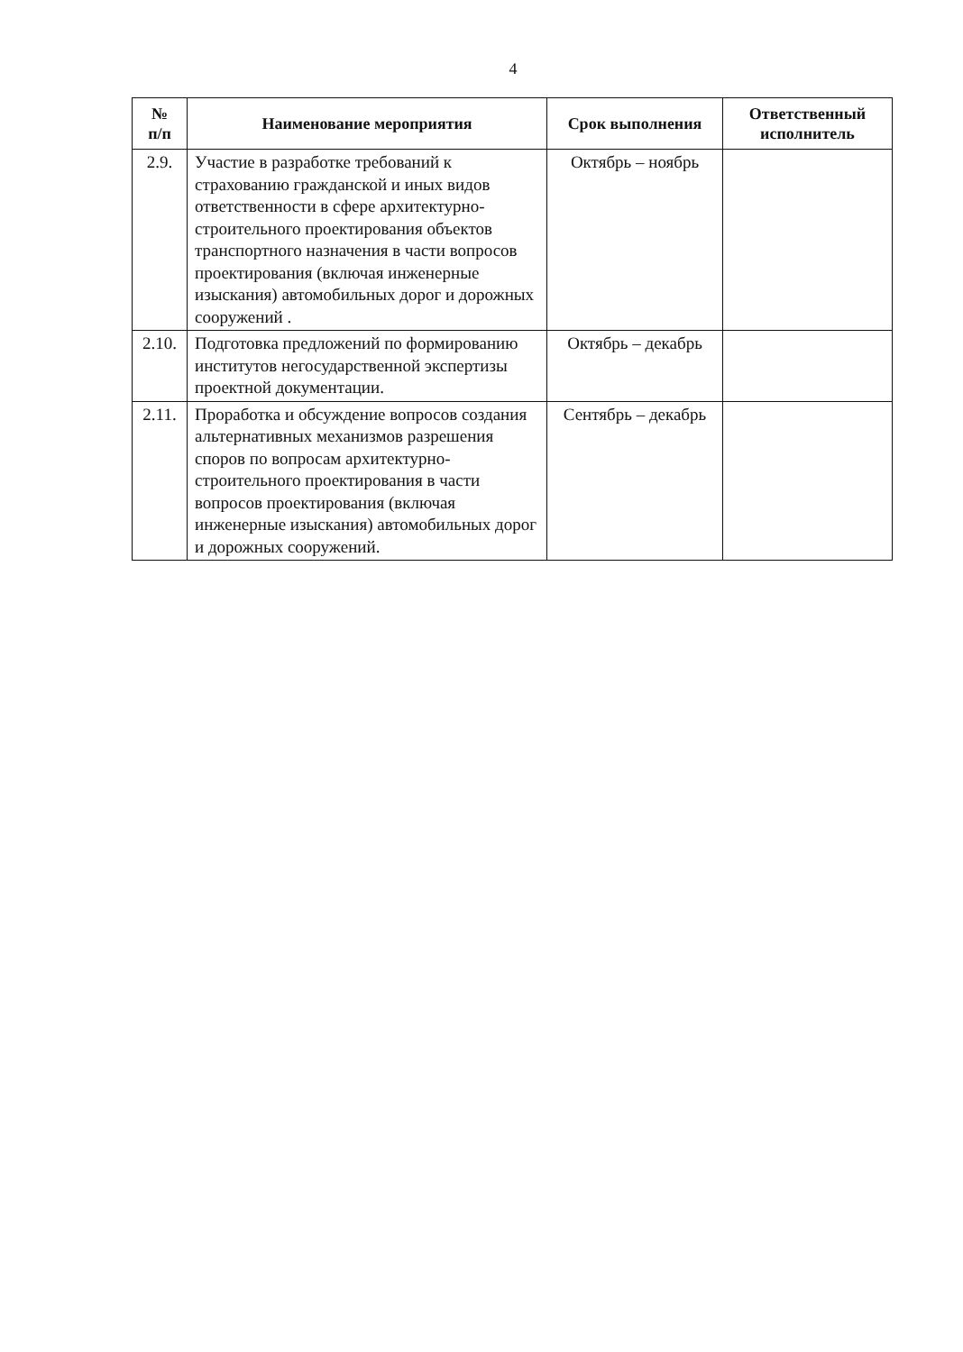4
| № п/п | Наименование мероприятия | Срок выполнения | Ответственный исполнитель |
| --- | --- | --- | --- |
| 2.9. | Участие в разработке требований к страхованию гражданской и иных видов ответственности в сфере архитектурно-строительного проектирования объектов транспортного назначения в части вопросов проектирования (включая инженерные изыскания) автомобильных дорог и дорожных сооружений . | Октябрь – ноябрь | |
| 2.10. | Подготовка предложений по формированию институтов негосударственной экспертизы проектной документации. | Октябрь – декабрь | |
| 2.11. | Проработка и обсуждение вопросов создания альтернативных механизмов разрешения споров по вопросам архитектурно-строительного проектирования в части вопросов проектирования (включая инженерные изыскания) автомобильных дорог и дорожных сооружений. | Сентябрь – декабрь | |